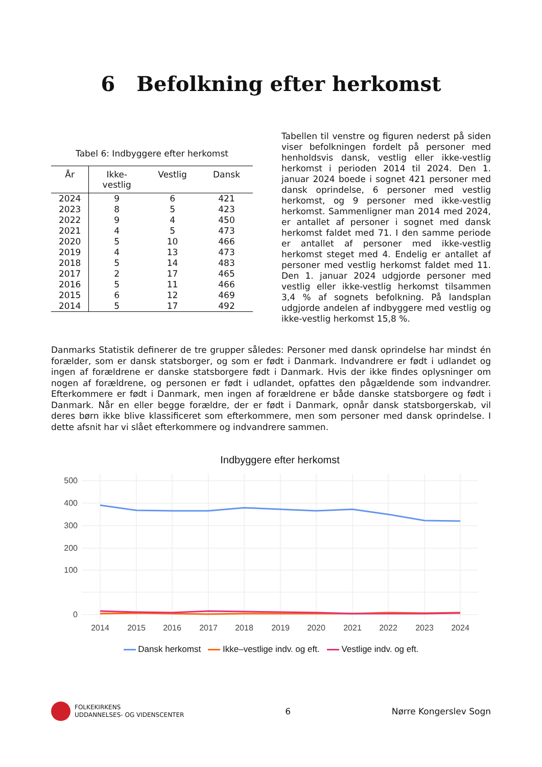6 Befolkning efter herkomst
Tabel 6: Indbyggere efter herkomst
| År | Ikke- vestlig | Vestlig | Dansk |
| --- | --- | --- | --- |
| 2024 | 9 | 6 | 421 |
| 2023 | 8 | 5 | 423 |
| 2022 | 9 | 4 | 450 |
| 2021 | 4 | 5 | 473 |
| 2020 | 5 | 10 | 466 |
| 2019 | 4 | 13 | 473 |
| 2018 | 5 | 14 | 483 |
| 2017 | 2 | 17 | 465 |
| 2016 | 5 | 11 | 466 |
| 2015 | 6 | 12 | 469 |
| 2014 | 5 | 17 | 492 |
Tabellen til venstre og figuren nederst på siden viser befolkningen fordelt på personer med henholdsvis dansk, vestlig eller ikke-vestlig herkomst i perioden 2014 til 2024. Den 1. januar 2024 boede i sognet 421 personer med dansk oprindelse, 6 personer med vestlig herkomst, og 9 personer med ikke-vestlig herkomst. Sammenligner man 2014 med 2024, er antallet af personer i sognet med dansk herkomst faldet med 71. I den samme periode er antallet af personer med ikke-vestlig herkomst steget med 4. Endelig er antallet af personer med vestlig herkomst faldet med 11. Den 1. januar 2024 udgjorde personer med vestlig eller ikke-vestlig herkomst tilsammen 3,4 % af sognets befolkning. På landsplan udgjorde andelen af indbyggere med vestlig og ikke-vestlig herkomst 15,8 %.
Danmarks Statistik definerer de tre grupper således: Personer med dansk oprindelse har mindst én forælder, som er dansk statsborger, og som er født i Danmark. Indvandrere er født i udlandet og ingen af forældrene er danske statsborgere født i Danmark. Hvis der ikke findes oplysninger om nogen af forældrene, og personen er født i udlandet, opfattes den pågældende som indvandrer. Efterkommere er født i Danmark, men ingen af forældrene er både danske statsborgere og født i Danmark. Når en eller begge forældre, der er født i Danmark, opnår dansk statsborgerskab, vil deres børn ikke blive klassificeret som efterkommere, men som personer med dansk oprindelse. I dette afsnit har vi slået efterkommere og indvandrere sammen.
Indbyggere efter herkomst
500
400
300
200
100
0
2014
2015
2016
2017
2018
2019
2020
2021
2022
2023
2024
Dansk herkomst Ikke–vestlige indv. og eft. Vestlige indv. og eft.
FOLKEKIRKENS
UDDANNELSES- OG VIDENSCENTER
6 Nørre Kongerslev Sogn